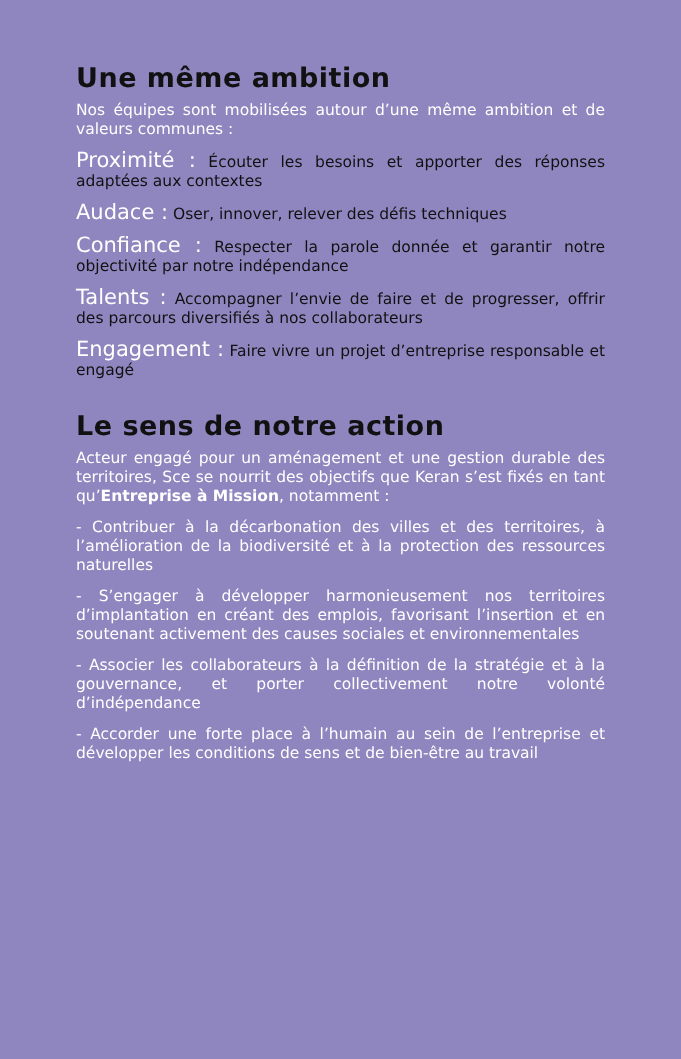Une même ambition
Nos équipes sont mobilisées autour d’une même ambition et de valeurs communes :
Proximité : Écouter les besoins et apporter des réponses adaptées aux contextes
Audace : Oser, innover, relever des défis techniques
Confiance : Respecter la parole donnée et garantir notre objectivité par notre indépendance
Talents : Accompagner l’envie de faire et de progresser, offrir des parcours diversifiés à nos collaborateurs
Engagement : Faire vivre un projet d’entreprise responsable et engagé
Le sens de notre action
Acteur engagé pour un aménagement et une gestion durable des territoires, Sce se nourrit des objectifs que Keran s’est fixés en tant qu’Entreprise à Mission, notamment :
- Contribuer à la décarbonation des villes et des territoires, à l’amélioration de la biodiversité et à la protection des ressources naturelles
- S’engager à développer harmonieusement nos territoires d’implantation en créant des emplois, favorisant l’insertion et en soutenant activement des causes sociales et environnementales
- Associer les collaborateurs à la définition de la stratégie et à la gouvernance, et porter collectivement notre volonté d’indépendance
- Accorder une forte place à l’humain au sein de l’entreprise et développer les conditions de sens et de bien-être au travail